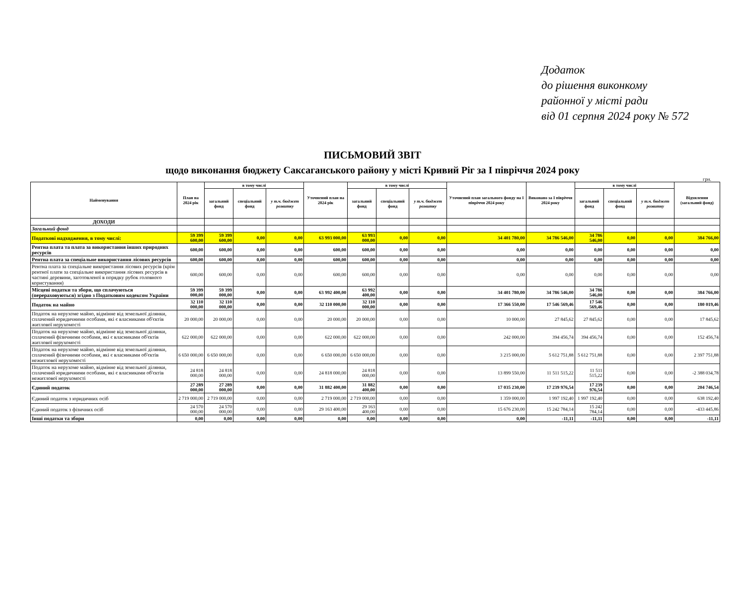Додаток
до рішення виконкому
районної у місті ради
від 01 серпня 2024 року № 572
ПИСЬМОВИЙ ЗВІТ
щодо виконання бюджету Саксаганського району у місті Кривий Ріг за І півріччя 2024 року
грн.
| Найменування | План на 2024 рік | в тому числі | | | Уточнений план на 2024 рік | в тому числі | | | Уточнений план загального фонду на І півріччя 2024 року | Виконано за І півріччя 2024 року | в тому числі | | | Відхилення (загальний фонд) |
| --- | --- | --- | --- | --- | --- | --- | --- | --- | --- | --- | --- | --- | --- | --- |
| | | загальний фонд | спеціальний фонд | у т.ч. бюджет розвитку | | загальний фонд | спеціальний фонд | у т.ч. бюджет розвитку | | | загальний фонд | спеціальний фонд | у т.ч. бюджет розвитку | |
| ДОХОДИ | | | | | | | | | | | | | | |
| Загальний фонд | | | | | | | | | | | | | | |
| Податкові надходження, в тому числі: | 59 399 600,00 | 59 399 600,00 | 0,00 | 0,00 | 63 993 000,00 | 63 993 000,00 | 0,00 | 0,00 | 34 401 780,00 | 34 786 546,00 | 34 786 546,00 | 0,00 | 0,00 | 384 766,00 |
| Рентна плата та плата за використання інших природних ресурсів | 600,00 | 600,00 | 0,00 | 0,00 | 600,00 | 600,00 | 0,00 | 0,00 | 0,00 | 0,00 | 0,00 | 0,00 | 0,00 | 0,00 |
| Рентна плата за спеціальне використання лісових ресурсів | 600,00 | 600,00 | 0,00 | 0,00 | 600,00 | 600,00 | 0,00 | 0,00 | 0,00 | 0,00 | 0,00 | 0,00 | 0,00 | 0,00 |
| Рентна плата за спеціальне використання лісових ресурсів (крім рентної плати за спеціальне використання лісових ресурсів в частині деревини, заготовленої в порядку рубок головного користування) | 600,00 | 600,00 | 0,00 | 0,00 | 600,00 | 600,00 | 0,00 | 0,00 | 0,00 | 0,00 | 0,00 | 0,00 | 0,00 | 0,00 |
| Місцеві податки та збори, що сплачуються (перераховуються) згідно з Податковим кодексом України | 59 399 000,00 | 59 399 000,00 | 0,00 | 0,00 | 63 992 400,00 | 63 992 400,00 | 0,00 | 0,00 | 34 401 780,00 | 34 786 546,00 | 34 786 546,00 | 0,00 | 0,00 | 384 766,00 |
| Податок на майно | 32 110 000,00 | 32 110 000,00 | 0,00 | 0,00 | 32 110 000,00 | 32 110 000,00 | 0,00 | 0,00 | 17 366 550,00 | 17 546 569,46 | 17 546 569,46 | 0,00 | 0,00 | 180 019,46 |
| Податок на нерухоме майно, відмінне від земельної ділянки, сплачений юридичними особами, які є власниками об'єктів житлової нерухомості | 20 000,00 | 20 000,00 | 0,00 | 0,00 | 20 000,00 | 20 000,00 | 0,00 | 0,00 | 10 000,00 | 27 845,62 | 27 845,62 | 0,00 | 0,00 | 17 845,62 |
| Податок на нерухоме майно, відмінне від земельної ділянки, сплачений фізичними особами, які є власниками об'єктів житлової нерухомості | 622 000,00 | 622 000,00 | 0,00 | 0,00 | 622 000,00 | 622 000,00 | 0,00 | 0,00 | 242 000,00 | 394 456,74 | 394 456,74 | 0,00 | 0,00 | 152 456,74 |
| Податок на нерухоме майно, відмінне від земельної ділянки, сплачений фізичними особами, які є власниками об'єктів нежитлової нерухомості | 6 650 000,00 | 6 650 000,00 | 0,00 | 0,00 | 6 650 000,00 | 6 650 000,00 | 0,00 | 0,00 | 3 215 000,00 | 5 612 751,88 | 5 612 751,88 | 0,00 | 0,00 | 2 397 751,88 |
| Податок на нерухоме майно, відмінне від земельної ділянки, сплачений юридичними особами, які є власниками об'єктів нежитлової нерухомості | 24 818 000,00 | 24 818 000,00 | 0,00 | 0,00 | 24 818 000,00 | 24 818 000,00 | 0,00 | 0,00 | 13 899 550,00 | 11 511 515,22 | 11 511 515,22 | 0,00 | 0,00 | -2 388 034,78 |
| Єдиний податок | 27 289 000,00 | 27 289 000,00 | 0,00 | 0,00 | 31 882 400,00 | 31 882 400,00 | 0,00 | 0,00 | 17 035 230,00 | 17 239 976,54 | 17 239 976,54 | 0,00 | 0,00 | 204 746,54 |
| Єдиний податок з юридичних осіб | 2 719 000,00 | 2 719 000,00 | 0,00 | 0,00 | 2 719 000,00 | 2 719 000,00 | 0,00 | 0,00 | 1 359 000,00 | 1 997 192,40 | 1 997 192,40 | 0,00 | 0,00 | 638 192,40 |
| Єдиний податок з фізичних осіб | 24 570 000,00 | 24 570 000,00 | 0,00 | 0,00 | 29 163 400,00 | 29 163 400,00 | 0,00 | 0,00 | 15 676 230,00 | 15 242 784,14 | 15 242 784,14 | 0,00 | 0,00 | -433 445,86 |
| Інші податки та збори | 0,00 | 0,00 | 0,00 | 0,00 | 0,00 | 0,00 | 0,00 | 0,00 | 0,00 | -11,11 | -11,11 | 0,00 | 0,00 | -11,11 |